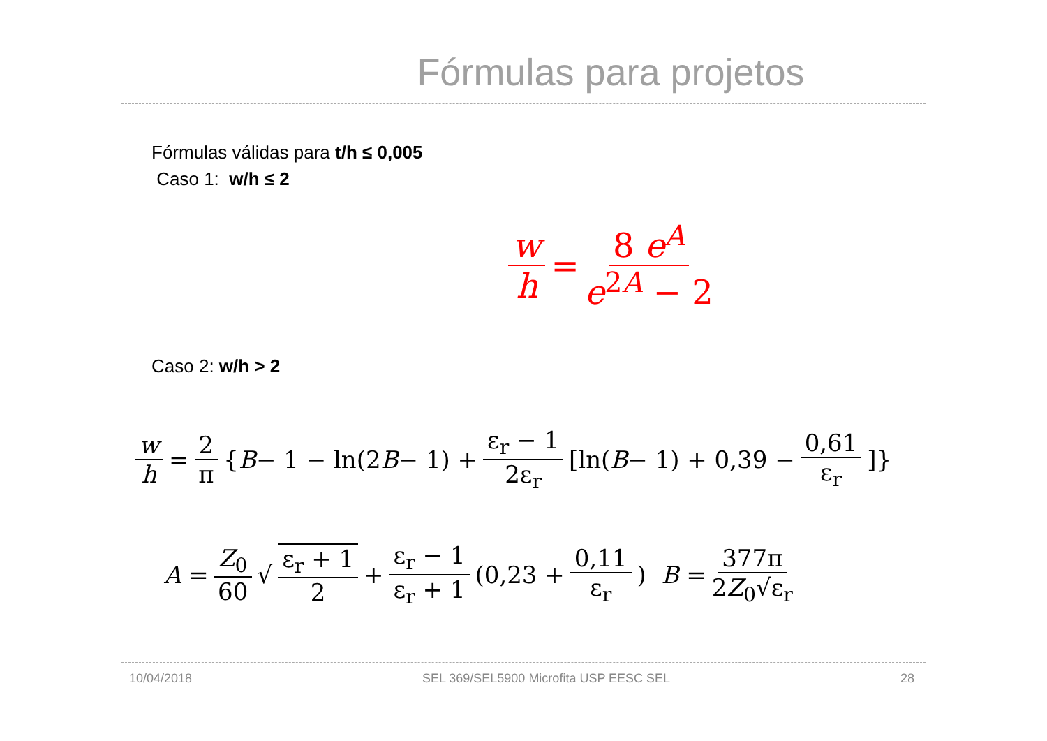Fórmulas para projetos
Fórmulas válidas para t/h ≤ 0,005
Caso 1: w/h ≤ 2
w h = 8 e<sup>A</sup> e<sup>2A</sup> − 2
Caso 2: w/h > 2
w h = 2 π { B − 1 − ln(2 B − 1) + ε<sub>r</sub> − 1 2ε<sub>r</sub> [ln(B − 1) + 0,39 − 0,61 ε<sub>r</sub>]}
A = Z<sub>0</sub> 60 √ ε<sub>r</sub> + 1 2 + ε<sub>r</sub> − 1 ε<sub>r</sub> + 1 (0,23 + 0,11 ε<sub>r</sub>) B = 377π 2Z<sub>0</sub>√ε<sub>r</sub>
10/04/2018 SEL 369/SEL5900 Microfita USP EESC SEL 28